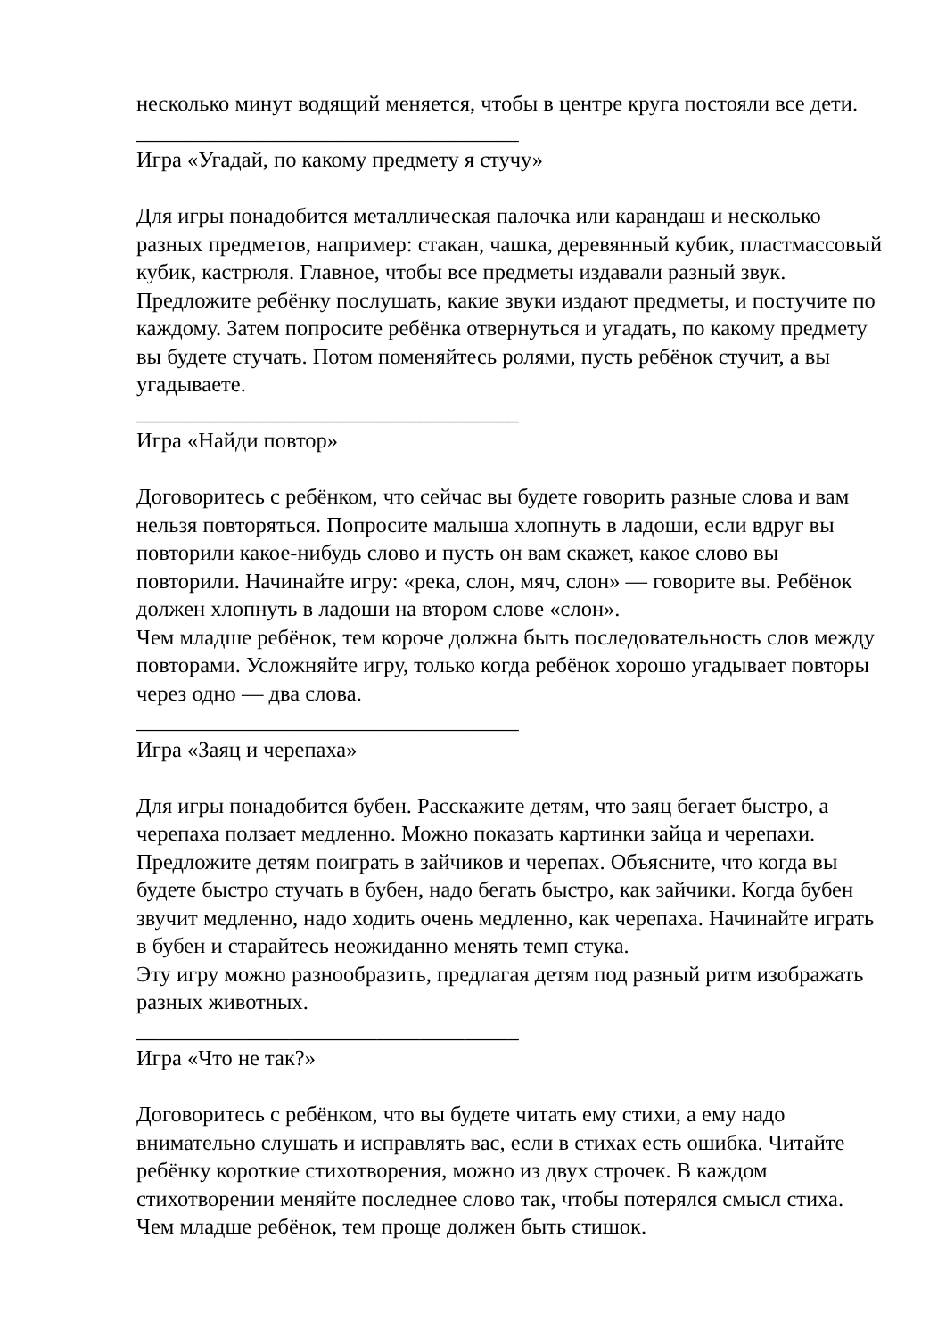несколько минут водящий меняется, чтобы в центре круга постояли все дети.
___________________________________
Игра «Угадай, по какому предмету я стучу»
Для игры понадобится металлическая палочка или карандаш и несколько разных предметов, например: стакан, чашка, деревянный кубик, пластмассовый кубик, кастрюля. Главное, чтобы все предметы издавали разный звук.
Предложите ребёнку послушать, какие звуки издают предметы, и постучите по каждому. Затем попросите ребёнка отвернуться и угадать, по какому предмету вы будете стучать. Потом поменяйтесь ролями, пусть ребёнок стучит, а вы угадываете.
___________________________________
Игра «Найди повтор»
Договоритесь с ребёнком, что сейчас вы будете говорить разные слова и вам нельзя повторяться. Попросите малыша хлопнуть в ладоши, если вдруг вы повторили какое-нибудь слово и пусть он вам скажет, какое слово вы повторили. Начинайте игру: «река, слон, мяч, слон» — говорите вы. Ребёнок должен хлопнуть в ладоши на втором слове «слон».
Чем младше ребёнок, тем короче должна быть последовательность слов между повторами. Усложняйте игру, только когда ребёнок хорошо угадывает повторы через одно — два слова.
___________________________________
Игра «Заяц и черепаха»
Для игры понадобится бубен. Расскажите детям, что заяц бегает быстро, а черепаха ползает медленно. Можно показать картинки зайца и черепахи. Предложите детям поиграть в зайчиков и черепах. Объясните, что когда вы будете быстро стучать в бубен, надо бегать быстро, как зайчики. Когда бубен звучит медленно, надо ходить очень медленно, как черепаха. Начинайте играть в бубен и старайтесь неожиданно менять темп стука.
Эту игру можно разнообразить, предлагая детям под разный ритм изображать разных животных.
___________________________________
Игра «Что не так?»
Договоритесь с ребёнком, что вы будете читать ему стихи, а ему надо внимательно слушать и исправлять вас, если в стихах есть ошибка. Читайте ребёнку короткие стихотворения, можно из двух строчек. В каждом стихотворении меняйте последнее слово так, чтобы потерялся смысл стиха. Чем младше ребёнок, тем проще должен быть стишок.